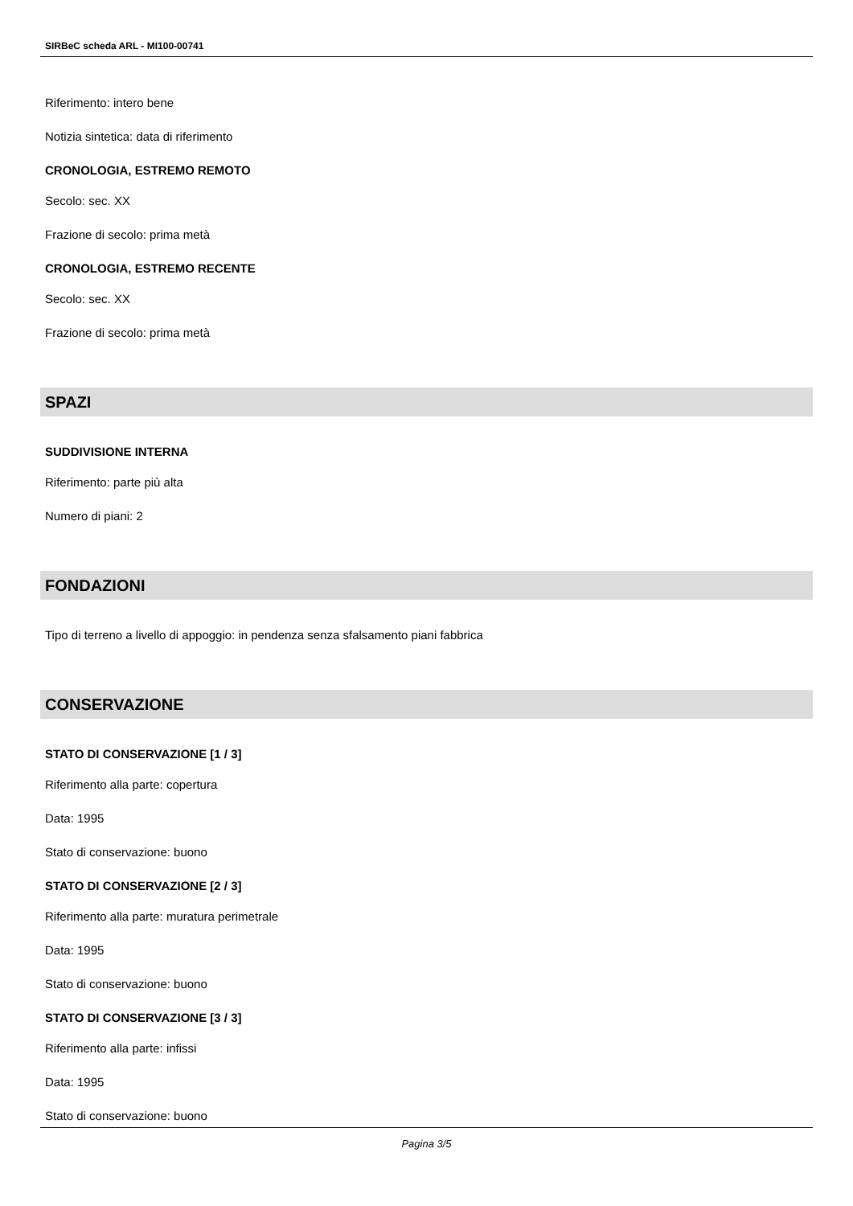SIRBeC scheda ARL - MI100-00741
Riferimento: intero bene
Notizia sintetica: data di riferimento
CRONOLOGIA, ESTREMO REMOTO
Secolo: sec. XX
Frazione di secolo: prima metà
CRONOLOGIA, ESTREMO RECENTE
Secolo: sec. XX
Frazione di secolo: prima metà
SPAZI
SUDDIVISIONE INTERNA
Riferimento: parte più alta
Numero di piani: 2
FONDAZIONI
Tipo di terreno a livello di appoggio: in pendenza senza sfalsamento piani fabbrica
CONSERVAZIONE
STATO DI CONSERVAZIONE [1 / 3]
Riferimento alla parte: copertura
Data: 1995
Stato di conservazione: buono
STATO DI CONSERVAZIONE [2 / 3]
Riferimento alla parte: muratura perimetrale
Data: 1995
Stato di conservazione: buono
STATO DI CONSERVAZIONE [3 / 3]
Riferimento alla parte: infissi
Data: 1995
Stato di conservazione: buono
Pagina 3/5